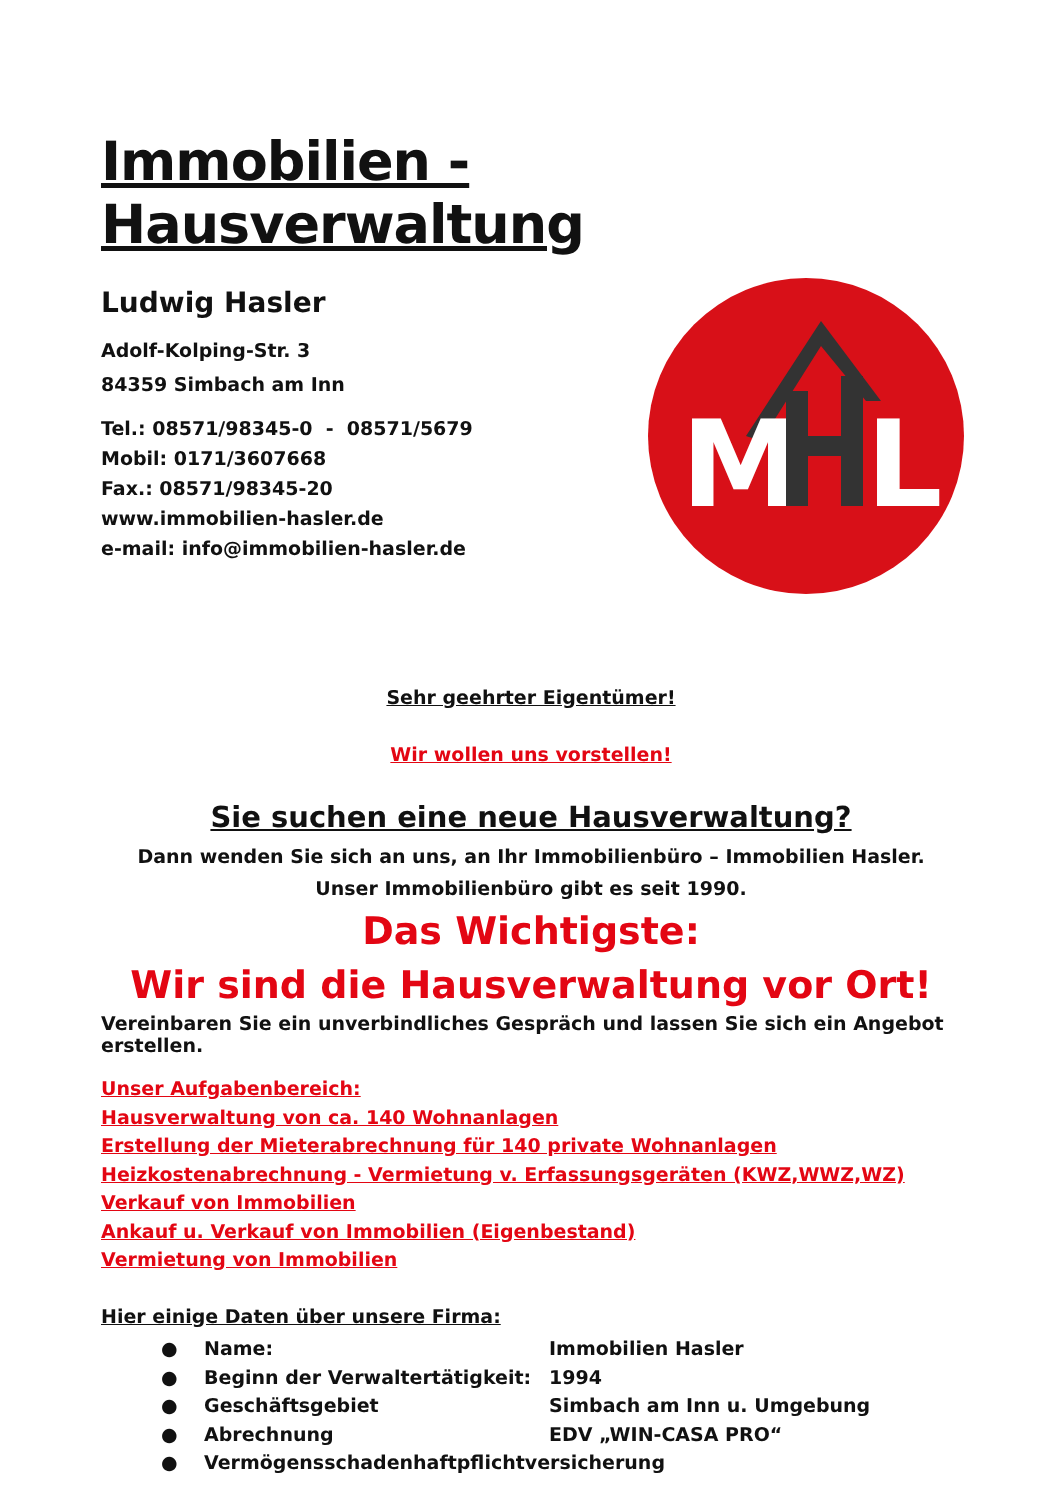Immobilien - Hausverwaltung
Ludwig Hasler
Adolf-Kolping-Str. 3
84359 Simbach am Inn
Tel.: 08571/98345-0 - 08571/5679
Mobil: 0171/3607668
Fax.: 08571/98345-20
www.immobilien-hasler.de
e-mail: info@immobilien-hasler.de
M
L
Sehr geehrter Eigentümer!
Wir wollen uns vorstellen!
Sie suchen eine neue Hausverwaltung?
Dann wenden Sie sich an uns, an Ihr Immobilienbüro – Immobilien Hasler.
Unser Immobilienbüro gibt es seit 1990.
Das Wichtigste:
Wir sind die Hausverwaltung vor Ort!
Vereinbaren Sie ein unverbindliches Gespräch und lassen Sie sich ein Angebot erstellen.
Unser Aufgabenbereich:
Hausverwaltung von ca. 140 Wohnanlagen
Erstellung der Mieterabrechnung für 140 private Wohnanlagen
Heizkostenabrechnung - Vermietung v. Erfassungsgeräten (KWZ,WWZ,WZ)
Verkauf von Immobilien
Ankauf u. Verkauf von Immobilien (Eigenbestand)
Vermietung von Immobilien
Hier einige Daten über unsere Firma:
● Name: Immobilien Hasler
● Beginn der Verwaltertätigkeit: 1994
● Geschäftsgebiet Simbach am Inn u. Umgebung
● Abrechnung EDV „WIN-CASA PRO“
● Vermögensschadenhaftpflichtversicherung